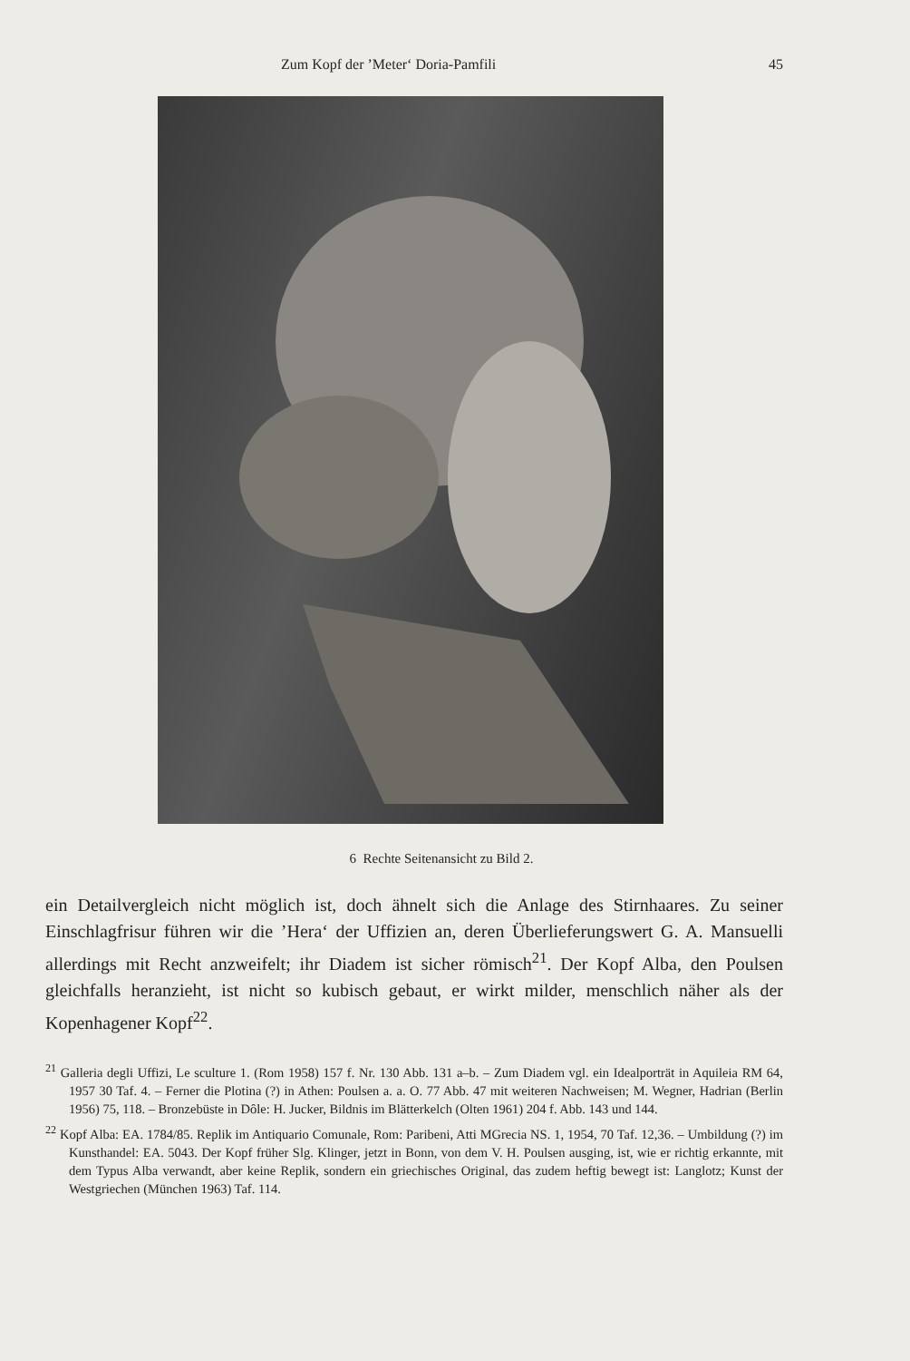Zum Kopf der ’Meter‘ Doria-Pamfili 45
6 Rechte Seitenansicht zu Bild 2.
ein Detailvergleich nicht möglich ist, doch ähnelt sich die Anlage des Stirnhaares. Zu seiner Einschlagfrisur führen wir die ’Hera‘ der Uffizien an, deren Überlieferungswert G. A. Mansuelli allerdings mit Recht anzweifelt; ihr Diadem ist sicher römisch<sup>21</sup>. Der Kopf Alba, den Poulsen gleichfalls heranzieht, ist nicht so kubisch gebaut, er wirkt milder, menschlich näher als der Kopenhagener Kopf<sup>22</sup>.
<sup>21</sup> Galleria degli Uffizi, Le sculture 1. (Rom 1958) 157 f. Nr. 130 Abb. 131 a–b. – Zum Diadem vgl. ein Idealporträt in Aquileia RM 64, 1957 30 Taf. 4. – Ferner die Plotina (?) in Athen: Poulsen a. a. O. 77 Abb. 47 mit weiteren Nachweisen; M. Wegner, Hadrian (Berlin 1956) 75, 118. – Bronzebüste in Dôle: H. Jucker, Bildnis im Blätterkelch (Olten 1961) 204 f. Abb. 143 und 144.
<sup>22</sup> Kopf Alba: EA. 1784/85. Replik im Antiquario Comunale, Rom: Paribeni, Atti MGrecia NS. 1, 1954, 70 Taf. 12,36. – Umbildung (?) im Kunsthandel: EA. 5043. Der Kopf früher Slg. Klinger, jetzt in Bonn, von dem V. H. Poulsen ausging, ist, wie er richtig erkannte, mit dem Typus Alba verwandt, aber keine Replik, sondern ein griechisches Original, das zudem heftig bewegt ist: Langlotz; Kunst der Westgriechen (München 1963) Taf. 114.